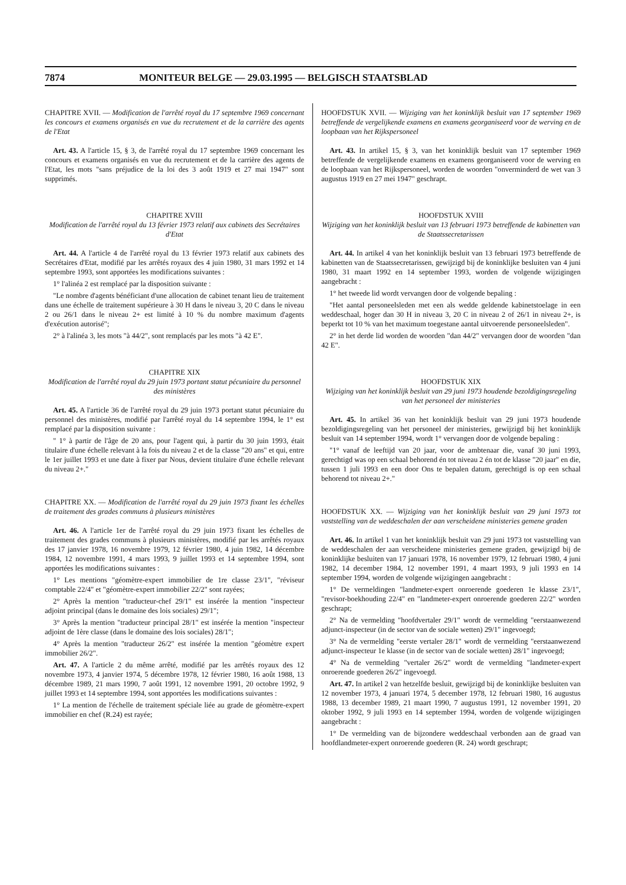7874 MONITEUR BELGE — 29.03.1995 — BELGISCH STAATSBLAD
CHAPITRE XVII. — Modification de l'arrêté royal du 17 septembre 1969 concernant les concours et examens organisés en vue du recrutement et de la carrière des agents de l'Etat
Art. 43. A l'article 15, § 3, de l'arrêté royal du 17 septembre 1969 concernant les concours et examens organisés en vue du recrutement et de la carrière des agents de l'Etat, les mots "sans préjudice de la loi des 3 août 1919 et 27 mai 1947" sont supprimés.
CHAPITRE XVIII
Modification de l'arrêté royal du 13 février 1973 relatif aux cabinets des Secrétaires d'Etat
Art. 44. A l'article 4 de l'arrêté royal du 13 février 1973 relatif aux cabinets des Secrétaires d'Etat, modifié par les arrêtés royaux des 4 juin 1980, 31 mars 1992 et 14 septembre 1993, sont apportées les modifications suivantes :
1° l'alinéa 2 est remplacé par la disposition suivante :
"Le nombre d'agents bénéficiant d'une allocation de cabinet tenant lieu de traitement dans une échelle de traitement supérieure à 30 H dans le niveau 3, 20 C dans le niveau 2 ou 26/1 dans le niveau 2+ est limité à 10 % du nombre maximum d'agents d'exécution autorisé";
2° à l'alinéa 3, les mots "à 44/2", sont remplacés par les mots "à 42 E".
CHAPITRE XIX
Modification de l'arrêté royal du 29 juin 1973 portant statut pécuniaire du personnel des ministères
Art. 45. A l'article 36 de l'arrêté royal du 29 juin 1973 portant statut pécuniaire du personnel des ministères, modifié par l'arrêté royal du 14 septembre 1994, le 1° est remplacé par la disposition suivante :
" 1° à partir de l'âge de 20 ans, pour l'agent qui, à partir du 30 juin 1993, était titulaire d'une échelle relevant à la fois du niveau 2 et de la classe "20 ans" et qui, entre le 1er juillet 1993 et une date à fixer par Nous, devient titulaire d'une échelle relevant du niveau 2+."
CHAPITRE XX. — Modification de l'arrêté royal du 29 juin 1973 fixant les échelles de traitement des grades communs à plusieurs ministères
Art. 46. A l'article 1er de l'arrêté royal du 29 juin 1973 fixant les échelles de traitement des grades communs à plusieurs ministères, modifié par les arrêtés royaux des 17 janvier 1978, 16 novembre 1979, 12 février 1980, 4 juin 1982, 14 décembre 1984, 12 novembre 1991, 4 mars 1993, 9 juillet 1993 et 14 septembre 1994, sont apportées les modifications suivantes :
1° Les mentions "géomètre-expert immobilier de 1re classe 23/1", "réviseur comptable 22/4" et "géomètre-expert immobilier 22/2" sont rayées;
2° Après la mention "traducteur-chef 29/1" est insérée la mention "inspecteur adjoint principal (dans le domaine des lois sociales) 29/1";
3° Après la mention "traducteur principal 28/1" est insérée la mention "inspecteur adjoint de 1ère classe (dans le domaine des lois sociales) 28/1";
4° Après la mention "traducteur 26/2" est insérée la mention "géomètre expert immobilier 26/2".
Art. 47. A l'article 2 du même arrêté, modifié par les arrêtés royaux des 12 novembre 1973, 4 janvier 1974, 5 décembre 1978, 12 février 1980, 16 août 1988, 13 décembre 1989, 21 mars 1990, 7 août 1991, 12 novembre 1991, 20 octobre 1992, 9 juillet 1993 et 14 septembre 1994, sont apportées les modifications suivantes :
1° La mention de l'échelle de traitement spéciale liée au grade de géomètre-expert immobilier en chef (R.24) est rayée;
HOOFDSTUK XVII. — Wijziging van het koninklijk besluit van 17 september 1969 betreffende de vergelijkende examens en examens georganiseerd voor de werving en de loopbaan van het Rijkspersoneel
Art. 43. In artikel 15, § 3, van het koninklijk besluit van 17 september 1969 betreffende de vergelijkende examens en examens georganiseerd voor de werving en de loopbaan van het Rijkspersoneel, worden de woorden "onverminderd de wet van 3 augustus 1919 en 27 mei 1947" geschrapt.
HOOFDSTUK XVIII
Wijziging van het koninklijk besluit van 13 februari 1973 betreffende de kabinetten van de Staatssecretarissen
Art. 44. In artikel 4 van het koninklijk besluit van 13 februari 1973 betreffende de kabinetten van de Staatssecretarissen, gewijzigd bij de koninklijke besluiten van 4 juni 1980, 31 maart 1992 en 14 september 1993, worden de volgende wijzigingen aangebracht :
1° het tweede lid wordt vervangen door de volgende bepaling :
"Het aantal personeelsleden met een als wedde geldende kabinetstoelage in een weddeschaal, hoger dan 30 H in niveau 3, 20 C in niveau 2 of 26/1 in niveau 2+, is beperkt tot 10 % van het maximum toegestane aantal uitvoerende personeelsleden".
2° in het derde lid worden de woorden "dan 44/2" vervangen door de woorden "dan 42 E".
HOOFDSTUK XIX
Wijziging van het koninklijk besluit van 29 juni 1973 houdende bezoldigingsregeling van het personeel der ministeries
Art. 45. In artikel 36 van het koninklijk besluit van 29 juni 1973 houdende bezoldigingsregeling van het personeel der ministeries, gewijzigd bij het koninklijk besluit van 14 september 1994, wordt 1° vervangen door de volgende bepaling :
"1° vanaf de leeftijd van 20 jaar, voor de ambtenaar die, vanaf 30 juni 1993, gerechtigd was op een schaal behorend én tot niveau 2 én tot de klasse "20 jaar" en die, tussen 1 juli 1993 en een door Ons te bepalen datum, gerechtigd is op een schaal behorend tot niveau 2+."
HOOFDSTUK XX. — Wijziging van het koninklijk besluit van 29 juni 1973 tot vaststelling van de weddeschalen der aan verscheidene ministeries gemene graden
Art. 46. In artikel 1 van het koninklijk besluit van 29 juni 1973 tot vaststelling van de weddeschalen der aan verscheidene ministeries gemene graden, gewijzigd bij de koninklijke besluiten van 17 januari 1978, 16 november 1979, 12 februari 1980, 4 juni 1982, 14 december 1984, 12 november 1991, 4 maart 1993, 9 juli 1993 en 14 september 1994, worden de volgende wijzigingen aangebracht :
1° De vermeldingen "landmeter-expert onroerende goederen 1e klasse 23/1", "revisor-boekhouding 22/4" en "landmeter-expert onroerende goederen 22/2" worden geschrapt;
2° Na de vermelding "hoofdvertaler 29/1" wordt de vermelding "eerstaanwezend adjunct-inspecteur (in de sector van de sociale wetten) 29/1" ingevoegd;
3° Na de vermelding "eerste vertaler 28/1" wordt de vermelding "eerstaanwezend adjunct-inspecteur 1e klasse (in de sector van de sociale wetten) 28/1" ingevoegd;
4° Na de vermelding "vertaler 26/2" wordt de vermelding "landmeter-expert onroerende goederen 26/2" ingevoegd.
Art. 47. In artikel 2 van hetzelfde besluit, gewijzigd bij de koninklijke besluiten van 12 november 1973, 4 januari 1974, 5 december 1978, 12 februari 1980, 16 augustus 1988, 13 december 1989, 21 maart 1990, 7 augustus 1991, 12 november 1991, 20 oktober 1992, 9 juli 1993 en 14 september 1994, worden de volgende wijzigingen aangebracht :
1° De vermelding van de bijzondere weddeschaal verbonden aan de graad van hoofdlandmeter-expert onroerende goederen (R. 24) wordt geschrapt;